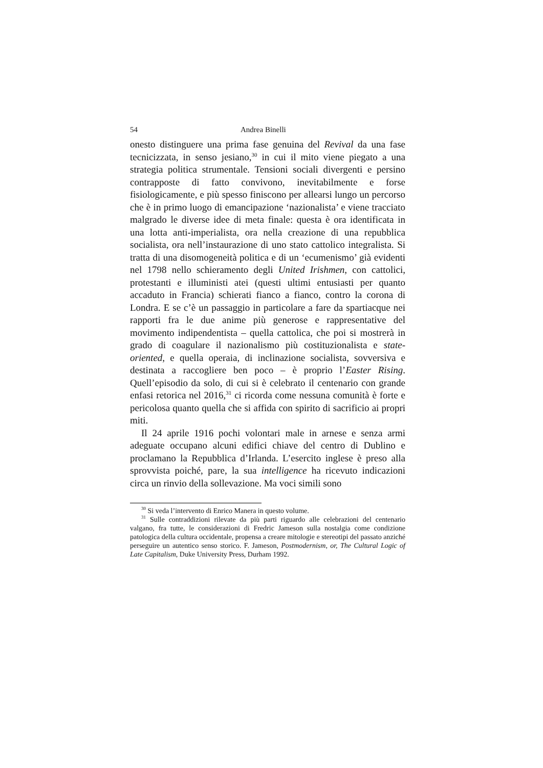54 Andrea Binelli
onesto distinguere una prima fase genuina del Revival da una fase tecnicizzata, in senso jesiano,<sup>30</sup> in cui il mito viene piegato a una strategia politica strumentale. Tensioni sociali divergenti e persino contrapposte di fatto convivono, inevitabilmente e forse fisiologicamente, e più spesso finiscono per allearsi lungo un percorso che è in primo luogo di emancipazione ‘nazionalista’ e viene tracciato malgrado le diverse idee di meta finale: questa è ora identificata in una lotta anti-imperialista, ora nella creazione di una repubblica socialista, ora nell’instaurazione di uno stato cattolico integralista. Si tratta di una disomogeneità politica e di un ‘ecumenismo’ già evidenti nel 1798 nello schieramento degli United Irishmen, con cattolici, protestanti e illuministi atei (questi ultimi entusiasti per quanto accaduto in Francia) schierati fianco a fianco, contro la corona di Londra. E se c’è un passaggio in particolare a fare da spartiacque nei rapporti fra le due anime più generose e rappresentative del movimento indipendentista – quella cattolica, che poi si mostrerà in grado di coagulare il nazionalismo più costituzionalista e state-oriented, e quella operaia, di inclinazione socialista, sovversiva e destinata a raccogliere ben poco – è proprio l’Easter Rising. Quell’episodio da solo, di cui si è celebrato il centenario con grande enfasi retorica nel 2016,<sup>31</sup> ci ricorda come nessuna comunità è forte e pericolosa quanto quella che si affida con spirito di sacrificio ai propri miti.
Il 24 aprile 1916 pochi volontari male in arnese e senza armi adeguate occupano alcuni edifici chiave del centro di Dublino e proclamano la Repubblica d’Irlanda. L’esercito inglese è preso alla sprovvista poiché, pare, la sua intelligence ha ricevuto indicazioni circa un rinvio della sollevazione. Ma voci simili sono
<sup>30</sup> Si veda l’intervento di Enrico Manera in questo volume.
<sup>31</sup> Sulle contraddizioni rilevate da più parti riguardo alle celebrazioni del centenario valgano, fra tutte, le considerazioni di Fredric Jameson sulla nostalgia come condizione patologica della cultura occidentale, propensa a creare mitologie e stereotipi del passato anziché perseguire un autentico senso storico. F. Jameson, Postmodernism, or, The Cultural Logic of Late Capitalism, Duke University Press, Durham 1992.